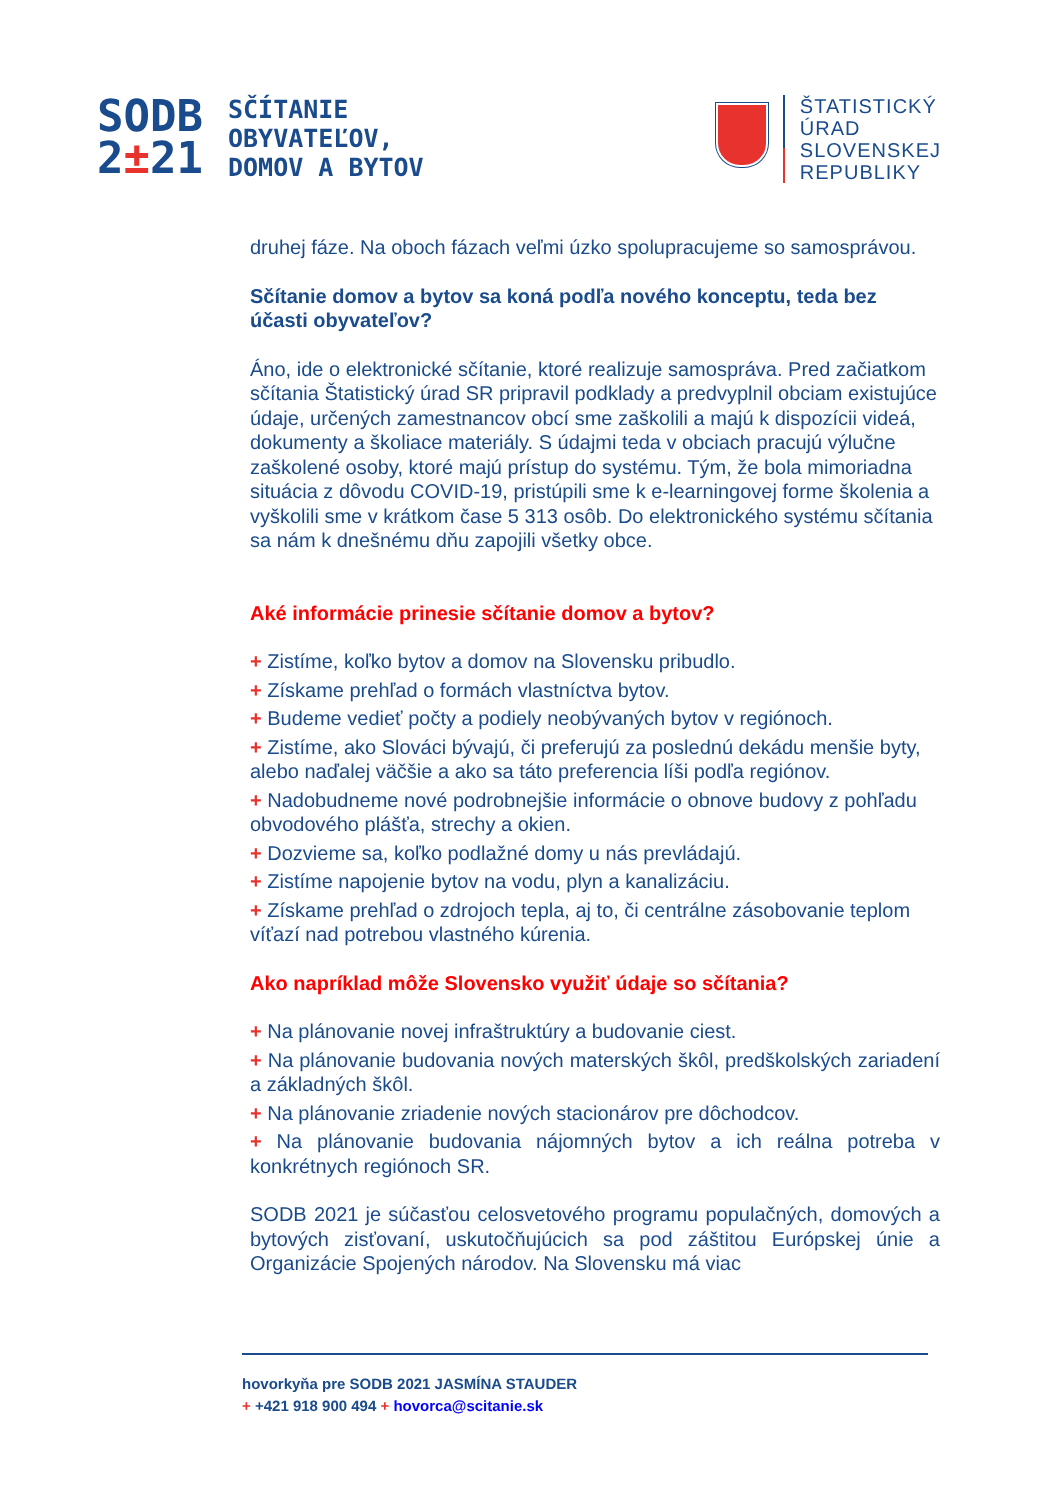SODB
2±21
SČÍTANIE
OBYVATEĽOV,
DOMOV A BYTOV
ŠTATISTICKÝ
ÚRAD
SLOVENSKEJ
REPUBLIKY
druhej fáze. Na oboch fázach veľmi úzko spolupracujeme so samosprávou.
Sčítanie domov a bytov sa koná podľa nového konceptu, teda bez účasti obyvateľov?
Áno, ide o elektronické sčítanie, ktoré realizuje samospráva. Pred začiatkom sčítania Štatistický úrad SR pripravil podklady a predvyplnil obciam existujúce údaje, určených zamestnancov obcí sme zaškolili a majú k dispozícii videá, dokumenty a školiace materiály. S údajmi teda v obciach pracujú výlučne zaškolené osoby, ktoré majú prístup do systému. Tým, že bola mimoriadna situácia z dôvodu COVID-19, pristúpili sme k e-learningovej forme školenia a vyškolili sme v krátkom čase 5 313 osôb. Do elektronického systému sčítania sa nám k dnešnému dňu zapojili všetky obce.
Aké informácie prinesie sčítanie domov a bytov?
+ Zistíme, koľko bytov a domov na Slovensku pribudlo.
+ Získame prehľad o formách vlastníctva bytov.
+ Budeme vedieť počty a podiely neobývaných bytov v regiónoch.
+ Zistíme, ako Slováci bývajú, či preferujú za poslednú dekádu menšie byty, alebo naďalej väčšie a ako sa táto preferencia líši podľa regiónov.
+ Nadobudneme nové podrobnejšie informácie o obnove budovy z pohľadu obvodového plášťa, strechy a okien.
+ Dozvieme sa, koľko podlažné domy u nás prevládajú.
+ Zistíme napojenie bytov na vodu, plyn a kanalizáciu.
+ Získame prehľad o zdrojoch tepla, aj to, či centrálne zásobovanie teplom víťazí nad potrebou vlastného kúrenia.
Ako napríklad môže Slovensko využiť údaje so sčítania?
+ Na plánovanie novej infraštruktúry a budovanie ciest.
+ Na plánovanie budovania nových materských škôl, predškolských zariadení a základných škôl.
+ Na plánovanie zriadenie nových stacionárov pre dôchodcov.
+ Na plánovanie budovania nájomných bytov a ich reálna potreba v konkrétnych regiónoch SR.
SODB 2021 je súčasťou celosvetového programu populačných, domových a bytových zisťovaní, uskutočňujúcich sa pod záštitou Európskej únie a Organizácie Spojených národov. Na Slovensku má viac
hovorkyňa pre SODB 2021 JASMÍNA STAUDER
+ +421 918 900 494 + hovorca@scitanie.sk